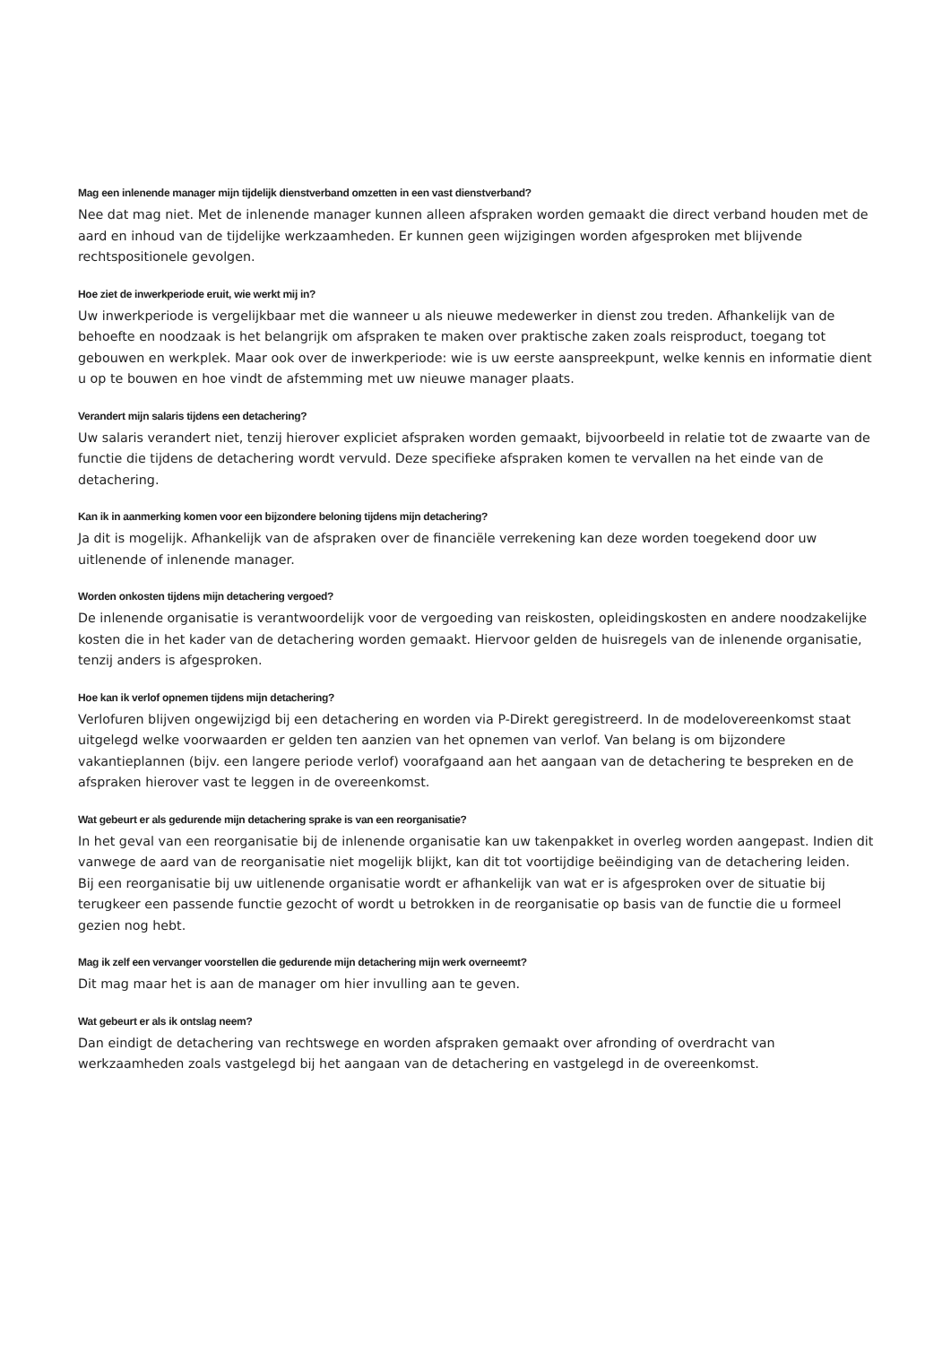Mag een inlenende manager mijn tijdelijk dienstverband omzetten in een vast dienstverband?
Nee dat mag niet. Met de inlenende manager kunnen alleen afspraken worden gemaakt die direct verband houden met de aard en inhoud van de tijdelijke werkzaamheden. Er kunnen geen wijzigingen worden afgesproken met blijvende rechtspositionele gevolgen.
Hoe ziet de inwerkperiode eruit, wie werkt mij in?
Uw inwerkperiode is vergelijkbaar met die wanneer u als nieuwe medewerker in dienst zou treden. Afhankelijk van de behoefte en noodzaak is het belangrijk om afspraken te maken over praktische zaken zoals reisproduct, toegang tot gebouwen en werkplek. Maar ook over de inwerkperiode: wie is uw eerste aanspreekpunt, welke kennis en informatie dient u op te bouwen en hoe vindt de afstemming met uw nieuwe manager plaats.
Verandert mijn salaris tijdens een detachering?
Uw salaris verandert niet, tenzij hierover expliciet afspraken worden gemaakt, bijvoorbeeld in relatie tot de zwaarte van de functie die tijdens de detachering wordt vervuld. Deze specifieke afspraken komen te vervallen na het einde van de detachering.
Kan ik in aanmerking komen voor een bijzondere beloning tijdens mijn detachering?
Ja dit is mogelijk. Afhankelijk van de afspraken over de financiële verrekening kan deze worden toegekend door uw uitlenende of inlenende manager.
Worden onkosten tijdens mijn detachering vergoed?
De inlenende organisatie is verantwoordelijk voor de vergoeding van reiskosten, opleidingskosten en andere noodzakelijke kosten die in het kader van de detachering worden gemaakt. Hiervoor gelden de huisregels van de inlenende organisatie, tenzij anders is afgesproken.
Hoe kan ik verlof opnemen tijdens mijn detachering?
Verlofuren blijven ongewijzigd bij een detachering en worden via P-Direkt geregistreerd. In de modelovereenkomst staat uitgelegd welke voorwaarden er gelden ten aanzien van het opnemen van verlof. Van belang is om bijzondere vakantieplannen (bijv. een langere periode verlof) voorafgaand aan het aangaan van de detachering te bespreken en de afspraken hierover vast te leggen in de overeenkomst.
Wat gebeurt er als gedurende mijn detachering sprake is van een reorganisatie?
In het geval van een reorganisatie bij de inlenende organisatie kan uw takenpakket in overleg worden aangepast. Indien dit vanwege de aard van de reorganisatie niet mogelijk blijkt, kan dit tot voortijdige beëindiging van de detachering leiden.
Bij een reorganisatie bij uw uitlenende organisatie wordt er afhankelijk van wat er is afgesproken over de situatie bij terugkeer een passende functie gezocht of wordt u betrokken in de reorganisatie op basis van de functie die u formeel gezien nog hebt.
Mag ik zelf een vervanger voorstellen die gedurende mijn detachering mijn werk overneemt?
Dit mag maar het is aan de manager om hier invulling aan te geven.
Wat gebeurt er als ik ontslag neem?
Dan eindigt de detachering van rechtswege en worden afspraken gemaakt over afronding of overdracht van werkzaamheden zoals vastgelegd bij het aangaan van de detachering en vastgelegd in de overeenkomst.